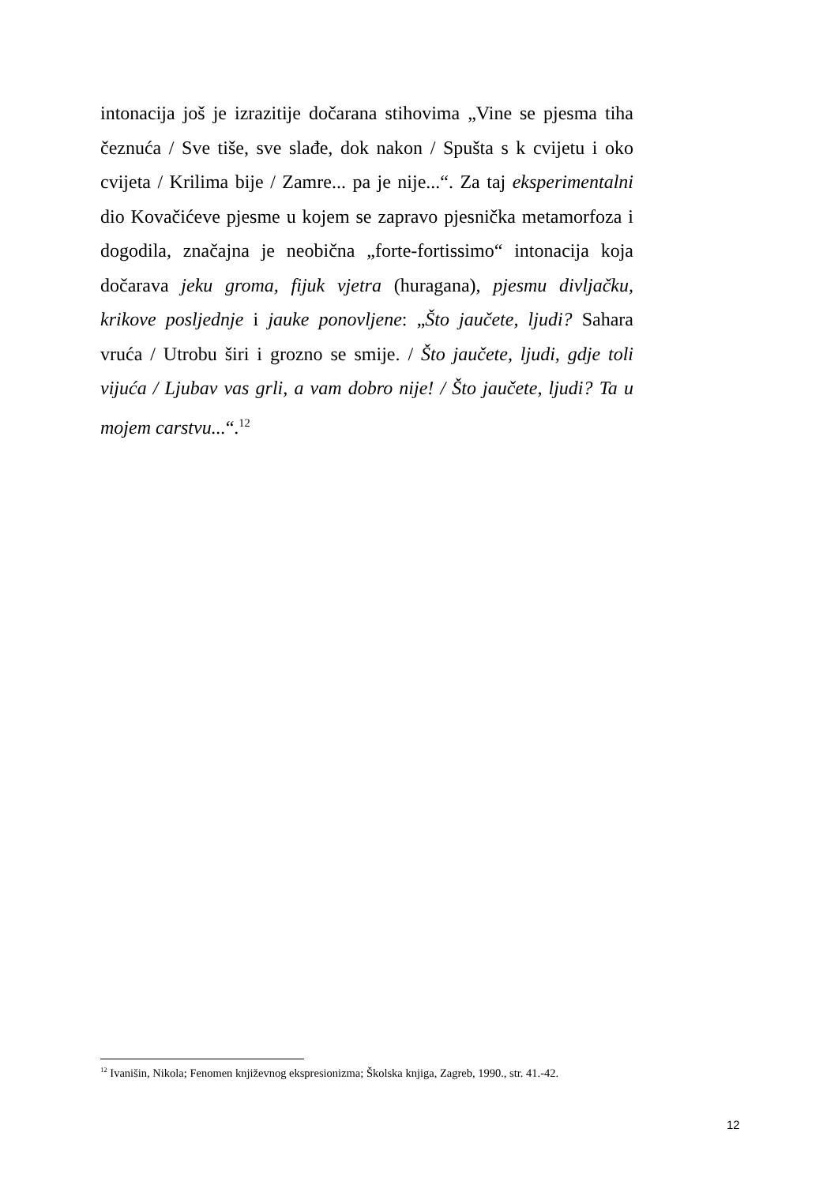intonacija još je izrazitije dočarana stihovima „Vine se pjesma tiha čeznuća / Sve tiše, sve slađe, dok nakon / Spušta s k cvijetu i oko cvijeta / Krilima bije / Zamre... pa je nije...“. Za taj eksperimentalni dio Kovačićeve pjesme u kojem se zapravo pjesnička metamorfoza i dogodila, značajna je neobična „forte-fortissimo“ intonacija koja dočarava jeku groma, fijuk vjetra (huragana), pjesmu divljačku, krikove posljednje i jauke ponovljene: „Što jaučete, ljudi? Sahara vruća / Utrobu širi i grozno se smije. / Što jaučete, ljudi, gdje toli vijuća / Ljubav vas grli, a vam dobro nije! / Što jaučete, ljudi? Ta u mojem carstvu...“.<sup>12</sup>
<sup>12</sup> Ivanišin, Nikola; Fenomen književnog ekspresionizma; Školska knjiga, Zagreb, 1990., str. 41.-42.
12